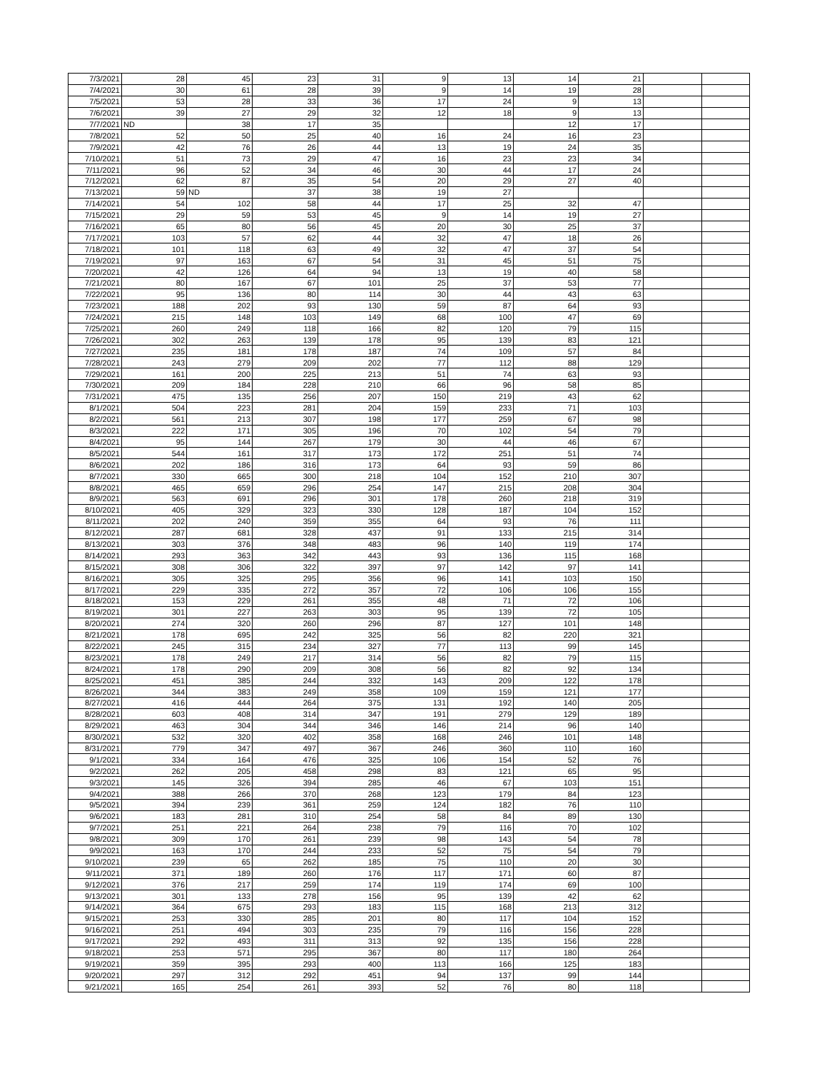| 7/3/2021 | 28 | 45 | 23 | 31 | 9 | 13 | 14 | 21 | | |
| 7/4/2021 | 30 | 61 | 28 | 39 | 9 | 14 | 19 | 28 | | |
| 7/5/2021 | 53 | 28 | 33 | 36 | 17 | 24 | 9 | 13 | | |
| 7/6/2021 | 39 | 27 | 29 | 32 | 12 | 18 | 9 | 13 | | |
| 7/7/2021 | ND | 38 | 17 | 35 | | | 12 | 17 | | |
| 7/8/2021 | 52 | 50 | 25 | 40 | 16 | 24 | 16 | 23 | | |
| 7/9/2021 | 42 | 76 | 26 | 44 | 13 | 19 | 24 | 35 | | |
| 7/10/2021 | 51 | 73 | 29 | 47 | 16 | 23 | 23 | 34 | | |
| 7/11/2021 | 96 | 52 | 34 | 46 | 30 | 44 | 17 | 24 | | |
| 7/12/2021 | 62 | 87 | 35 | 54 | 20 | 29 | 27 | 40 | | |
| 7/13/2021 | 59 | ND | 37 | 38 | 19 | 27 | | | | |
| 7/14/2021 | 54 | 102 | 58 | 44 | 17 | 25 | 32 | 47 | | |
| 7/15/2021 | 29 | 59 | 53 | 45 | 9 | 14 | 19 | 27 | | |
| 7/16/2021 | 65 | 80 | 56 | 45 | 20 | 30 | 25 | 37 | | |
| 7/17/2021 | 103 | 57 | 62 | 44 | 32 | 47 | 18 | 26 | | |
| 7/18/2021 | 101 | 118 | 63 | 49 | 32 | 47 | 37 | 54 | | |
| 7/19/2021 | 97 | 163 | 67 | 54 | 31 | 45 | 51 | 75 | | |
| 7/20/2021 | 42 | 126 | 64 | 94 | 13 | 19 | 40 | 58 | | |
| 7/21/2021 | 80 | 167 | 67 | 101 | 25 | 37 | 53 | 77 | | |
| 7/22/2021 | 95 | 136 | 80 | 114 | 30 | 44 | 43 | 63 | | |
| 7/23/2021 | 188 | 202 | 93 | 130 | 59 | 87 | 64 | 93 | | |
| 7/24/2021 | 215 | 148 | 103 | 149 | 68 | 100 | 47 | 69 | | |
| 7/25/2021 | 260 | 249 | 118 | 166 | 82 | 120 | 79 | 115 | | |
| 7/26/2021 | 302 | 263 | 139 | 178 | 95 | 139 | 83 | 121 | | |
| 7/27/2021 | 235 | 181 | 178 | 187 | 74 | 109 | 57 | 84 | | |
| 7/28/2021 | 243 | 279 | 209 | 202 | 77 | 112 | 88 | 129 | | |
| 7/29/2021 | 161 | 200 | 225 | 213 | 51 | 74 | 63 | 93 | | |
| 7/30/2021 | 209 | 184 | 228 | 210 | 66 | 96 | 58 | 85 | | |
| 7/31/2021 | 475 | 135 | 256 | 207 | 150 | 219 | 43 | 62 | | |
| 8/1/2021 | 504 | 223 | 281 | 204 | 159 | 233 | 71 | 103 | | |
| 8/2/2021 | 561 | 213 | 307 | 198 | 177 | 259 | 67 | 98 | | |
| 8/3/2021 | 222 | 171 | 305 | 196 | 70 | 102 | 54 | 79 | | |
| 8/4/2021 | 95 | 144 | 267 | 179 | 30 | 44 | 46 | 67 | | |
| 8/5/2021 | 544 | 161 | 317 | 173 | 172 | 251 | 51 | 74 | | |
| 8/6/2021 | 202 | 186 | 316 | 173 | 64 | 93 | 59 | 86 | | |
| 8/7/2021 | 330 | 665 | 300 | 218 | 104 | 152 | 210 | 307 | | |
| 8/8/2021 | 465 | 659 | 296 | 254 | 147 | 215 | 208 | 304 | | |
| 8/9/2021 | 563 | 691 | 296 | 301 | 178 | 260 | 218 | 319 | | |
| 8/10/2021 | 405 | 329 | 323 | 330 | 128 | 187 | 104 | 152 | | |
| 8/11/2021 | 202 | 240 | 359 | 355 | 64 | 93 | 76 | 111 | | |
| 8/12/2021 | 287 | 681 | 328 | 437 | 91 | 133 | 215 | 314 | | |
| 8/13/2021 | 303 | 376 | 348 | 483 | 96 | 140 | 119 | 174 | | |
| 8/14/2021 | 293 | 363 | 342 | 443 | 93 | 136 | 115 | 168 | | |
| 8/15/2021 | 308 | 306 | 322 | 397 | 97 | 142 | 97 | 141 | | |
| 8/16/2021 | 305 | 325 | 295 | 356 | 96 | 141 | 103 | 150 | | |
| 8/17/2021 | 229 | 335 | 272 | 357 | 72 | 106 | 106 | 155 | | |
| 8/18/2021 | 153 | 229 | 261 | 355 | 48 | 71 | 72 | 106 | | |
| 8/19/2021 | 301 | 227 | 263 | 303 | 95 | 139 | 72 | 105 | | |
| 8/20/2021 | 274 | 320 | 260 | 296 | 87 | 127 | 101 | 148 | | |
| 8/21/2021 | 178 | 695 | 242 | 325 | 56 | 82 | 220 | 321 | | |
| 8/22/2021 | 245 | 315 | 234 | 327 | 77 | 113 | 99 | 145 | | |
| 8/23/2021 | 178 | 249 | 217 | 314 | 56 | 82 | 79 | 115 | | |
| 8/24/2021 | 178 | 290 | 209 | 308 | 56 | 82 | 92 | 134 | | |
| 8/25/2021 | 451 | 385 | 244 | 332 | 143 | 209 | 122 | 178 | | |
| 8/26/2021 | 344 | 383 | 249 | 358 | 109 | 159 | 121 | 177 | | |
| 8/27/2021 | 416 | 444 | 264 | 375 | 131 | 192 | 140 | 205 | | |
| 8/28/2021 | 603 | 408 | 314 | 347 | 191 | 279 | 129 | 189 | | |
| 8/29/2021 | 463 | 304 | 344 | 346 | 146 | 214 | 96 | 140 | | |
| 8/30/2021 | 532 | 320 | 402 | 358 | 168 | 246 | 101 | 148 | | |
| 8/31/2021 | 779 | 347 | 497 | 367 | 246 | 360 | 110 | 160 | | |
| 9/1/2021 | 334 | 164 | 476 | 325 | 106 | 154 | 52 | 76 | | |
| 9/2/2021 | 262 | 205 | 458 | 298 | 83 | 121 | 65 | 95 | | |
| 9/3/2021 | 145 | 326 | 394 | 285 | 46 | 67 | 103 | 151 | | |
| 9/4/2021 | 388 | 266 | 370 | 268 | 123 | 179 | 84 | 123 | | |
| 9/5/2021 | 394 | 239 | 361 | 259 | 124 | 182 | 76 | 110 | | |
| 9/6/2021 | 183 | 281 | 310 | 254 | 58 | 84 | 89 | 130 | | |
| 9/7/2021 | 251 | 221 | 264 | 238 | 79 | 116 | 70 | 102 | | |
| 9/8/2021 | 309 | 170 | 261 | 239 | 98 | 143 | 54 | 78 | | |
| 9/9/2021 | 163 | 170 | 244 | 233 | 52 | 75 | 54 | 79 | | |
| 9/10/2021 | 239 | 65 | 262 | 185 | 75 | 110 | 20 | 30 | | |
| 9/11/2021 | 371 | 189 | 260 | 176 | 117 | 171 | 60 | 87 | | |
| 9/12/2021 | 376 | 217 | 259 | 174 | 119 | 174 | 69 | 100 | | |
| 9/13/2021 | 301 | 133 | 278 | 156 | 95 | 139 | 42 | 62 | | |
| 9/14/2021 | 364 | 675 | 293 | 183 | 115 | 168 | 213 | 312 | | |
| 9/15/2021 | 253 | 330 | 285 | 201 | 80 | 117 | 104 | 152 | | |
| 9/16/2021 | 251 | 494 | 303 | 235 | 79 | 116 | 156 | 228 | | |
| 9/17/2021 | 292 | 493 | 311 | 313 | 92 | 135 | 156 | 228 | | |
| 9/18/2021 | 253 | 571 | 295 | 367 | 80 | 117 | 180 | 264 | | |
| 9/19/2021 | 359 | 395 | 293 | 400 | 113 | 166 | 125 | 183 | | |
| 9/20/2021 | 297 | 312 | 292 | 451 | 94 | 137 | 99 | 144 | | |
| 9/21/2021 | 165 | 254 | 261 | 393 | 52 | 76 | 80 | 118 | | |